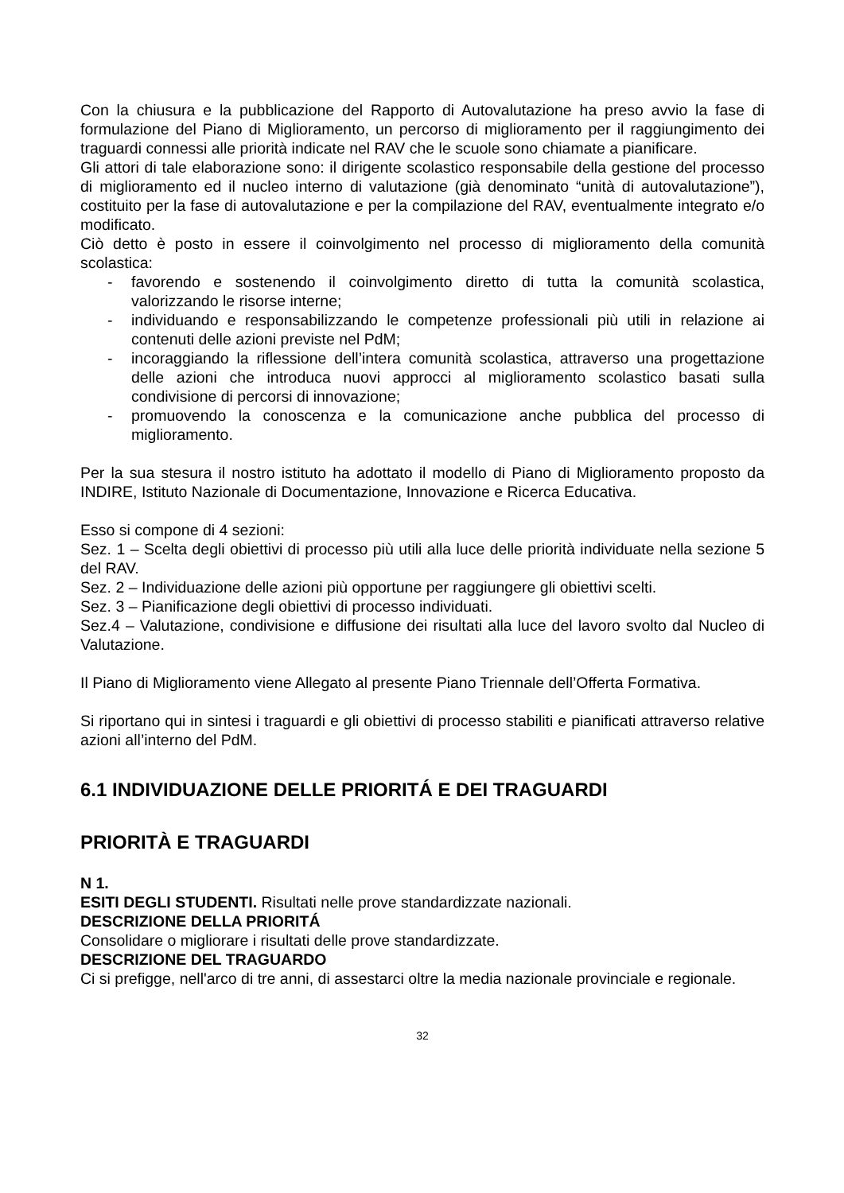Con la chiusura e la pubblicazione del Rapporto di Autovalutazione ha preso avvio la fase di formulazione del Piano di Miglioramento, un percorso di miglioramento per il raggiungimento dei traguardi connessi alle priorità indicate nel RAV che le scuole sono chiamate a pianificare.
Gli attori di tale elaborazione sono: il dirigente scolastico responsabile della gestione del processo di miglioramento ed il nucleo interno di valutazione (già denominato “unità di autovalutazione”), costituito per la fase di autovalutazione e per la compilazione del RAV, eventualmente integrato e/o modificato.
Ciò detto è posto in essere il coinvolgimento nel processo di miglioramento della comunità scolastica:
- favorendo e sostenendo il coinvolgimento diretto di tutta la comunità scolastica, valorizzando le risorse interne;
- individuando e responsabilizzando le competenze professionali più utili in relazione ai contenuti delle azioni previste nel PdM;
- incoraggiando la riflessione dell’intera comunità scolastica, attraverso una progettazione delle azioni che introduca nuovi approcci al miglioramento scolastico basati sulla condivisione di percorsi di innovazione;
- promuovendo la conoscenza e la comunicazione anche pubblica del processo di miglioramento.
Per la sua stesura il nostro istituto ha adottato il modello di Piano di Miglioramento proposto da INDIRE, Istituto Nazionale di Documentazione, Innovazione e Ricerca Educativa.
Esso si compone di 4 sezioni:
Sez. 1 – Scelta degli obiettivi di processo più utili alla luce delle priorità individuate nella sezione 5 del RAV.
Sez. 2 – Individuazione delle azioni più opportune per raggiungere gli obiettivi scelti.
Sez. 3 – Pianificazione degli obiettivi di processo individuati.
Sez.4 – Valutazione, condivisione e diffusione dei risultati alla luce del lavoro svolto dal Nucleo di Valutazione.
Il Piano di Miglioramento viene Allegato al presente Piano Triennale dell’Offerta Formativa.
Si riportano qui in sintesi i traguardi e gli obiettivi di processo stabiliti e pianificati attraverso relative azioni all’interno del PdM.
6.1 INDIVIDUAZIONE DELLE PRIORITÁ E DEI TRAGUARDI
PRIORITÀ E TRAGUARDI
N 1.
ESITI DEGLI STUDENTI. Risultati nelle prove standardizzate nazionali.
DESCRIZIONE DELLA PRIORITÁ
Consolidare o migliorare i risultati delle prove standardizzate.
DESCRIZIONE DEL TRAGUARDO
Ci si prefigge, nell'arco di tre anni, di assestarci oltre la media nazionale provinciale e regionale.
32